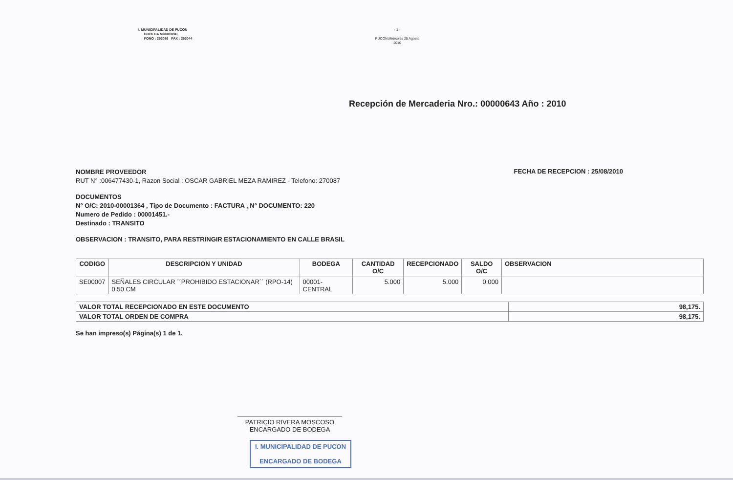I. MUNICIPALIDAD DE PUCON
BODEGA MUNICIPAL
FONO : 293086 FAX : 293044
- 1 -
PUCON,Miércoles 25 Agosto 2010
Recepción de Mercaderia Nro.: 00000643 Año : 2010
NOMBRE PROVEEDOR
RUT N° :006477430-1, Razon Social : OSCAR GABRIEL MEZA RAMIREZ - Telefono: 270087
FECHA DE RECEPCION : 25/08/2010
DOCUMENTOS
N° O/C: 2010-00001364 , Tipo de Documento : FACTURA , N° DOCUMENTO: 220
Numero de Pedido : 00001451.-
Destinado : TRANSITO
OBSERVACION : TRANSITO, PARA RESTRINGIR ESTACIONAMIENTO EN CALLE BRASIL
| CODIGO | DESCRIPCION Y UNIDAD | BODEGA | CANTIDAD O/C | RECEPCIONADO | SALDO O/C | OBSERVACION |
| --- | --- | --- | --- | --- | --- | --- |
| SE00007 | SEÑALES CIRCULAR ´´PROHIBIDO ESTACIONAR´´ (RPO-14) 0.50 CM | 00001-CENTRAL | 5.000 | 5.000 | 0.000 | |
| VALOR TOTAL RECEPCIONADO EN ESTE DOCUMENTO | 98,175. |
| VALOR TOTAL ORDEN DE COMPRA | 98,175. |
Se han impreso(s) Página(s) 1 de 1.
PATRICIO RIVERA MOSCOSO
ENCARGADO DE BODEGA
I. MUNICIPALIDAD DE PUCON
ENCARGADO DE BODEGA